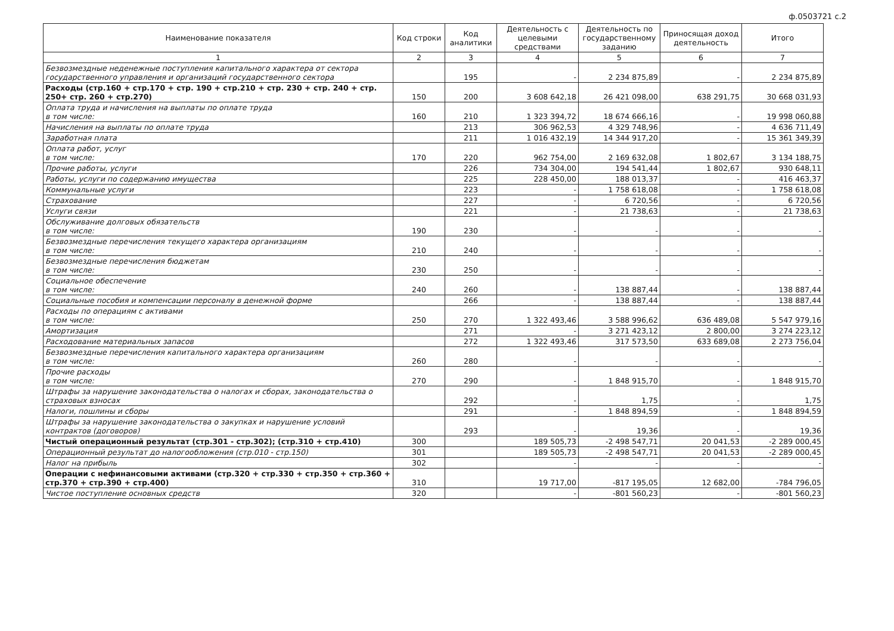ф.0503721 с.2
| Наименование показателя | Код строки | Код аналитики | Деятельность с целевыми средствами | Деятельность по государственному заданию | Приносящая доход деятельность | Итого |
| --- | --- | --- | --- | --- | --- | --- |
| 1 | 2 | 3 | 4 | 5 | 6 | 7 |
| Безвозмездные неденежные поступления капитального характера от сектора государственного управления и организаций государственного сектора | | 195 | - | 2 234 875,89 | - | 2 234 875,89 |
| Расходы (стр.160 + стр.170 + стр. 190 + стр.210 + стр. 230 + стр. 240 + стр. 250+ стр. 260 + стр.270) | 150 | 200 | 3 608 642,18 | 26 421 098,00 | 638 291,75 | 30 668 031,93 |
| Оплата труда и начисления на выплаты по оплате труда в том числе: | 160 | 210 | 1 323 394,72 | 18 674 666,16 | - | 19 998 060,88 |
| Начисления на выплаты по оплате труда | | 213 | 306 962,53 | 4 329 748,96 | - | 4 636 711,49 |
| Заработная плата | | 211 | 1 016 432,19 | 14 344 917,20 | - | 15 361 349,39 |
| Оплата работ, услуг в том числе: | 170 | 220 | 962 754,00 | 2 169 632,08 | 1 802,67 | 3 134 188,75 |
| Прочие работы, услуги | | 226 | 734 304,00 | 194 541,44 | 1 802,67 | 930 648,11 |
| Работы, услуги по содержанию имущества | | 225 | 228 450,00 | 188 013,37 | - | 416 463,37 |
| Коммунальные услуги | | 223 | - | 1 758 618,08 | - | 1 758 618,08 |
| Страхование | | 227 | - | 6 720,56 | - | 6 720,56 |
| Услуги связи | | 221 | - | 21 738,63 | - | 21 738,63 |
| Обслуживание долговых обязательств в том числе: | 190 | 230 | - | - | - | - |
| Безвозмездные перечисления текущего характера организациям в том числе: | 210 | 240 | - | - | - | - |
| Безвозмездные перечисления бюджетам в том числе: | 230 | 250 | - | - | - | - |
| Социальное обеспечение в том числе: | 240 | 260 | - | 138 887,44 | - | 138 887,44 |
| Социальные пособия и компенсации персоналу в денежной форме | | 266 | - | 138 887,44 | - | 138 887,44 |
| Расходы по операциям с активами в том числе: | 250 | 270 | 1 322 493,46 | 3 588 996,62 | 636 489,08 | 5 547 979,16 |
| Амортизация | | 271 | - | 3 271 423,12 | 2 800,00 | 3 274 223,12 |
| Расходование материальных запасов | | 272 | 1 322 493,46 | 317 573,50 | 633 689,08 | 2 273 756,04 |
| Безвозмездные перечисления капитального характера организациям в том числе: | 260 | 280 | - | - | - | - |
| Прочие расходы в том числе: | 270 | 290 | - | 1 848 915,70 | - | 1 848 915,70 |
| Штрафы за нарушение законодательства о налогах и сборах, законодательства о страховых взносах | | 292 | - | 1,75 | - | 1,75 |
| Налоги, пошлины и сборы | | 291 | - | 1 848 894,59 | - | 1 848 894,59 |
| Штрафы за нарушение законодательства о закупках и нарушение условий контрактов (договоров) | | 293 | - | 19,36 | - | 19,36 |
| Чистый операционный результат (стр.301 - стр.302); (стр.310 + стр.410) | 300 | | 189 505,73 | -2 498 547,71 | 20 041,53 | -2 289 000,45 |
| Операционный результат до налогообложения (стр.010 - стр.150) | 301 | | 189 505,73 | -2 498 547,71 | 20 041,53 | -2 289 000,45 |
| Налог на прибыль | 302 | | - | - | - | - |
| Операции с нефинансовыми активами (стр.320 + стр.330 + стр.350 + стр.360 + стр.370 + стр.390 + стр.400) | 310 | | 19 717,00 | -817 195,05 | 12 682,00 | -784 796,05 |
| Чистое поступление основных средств | 320 | | - | -801 560,23 | - | -801 560,23 |